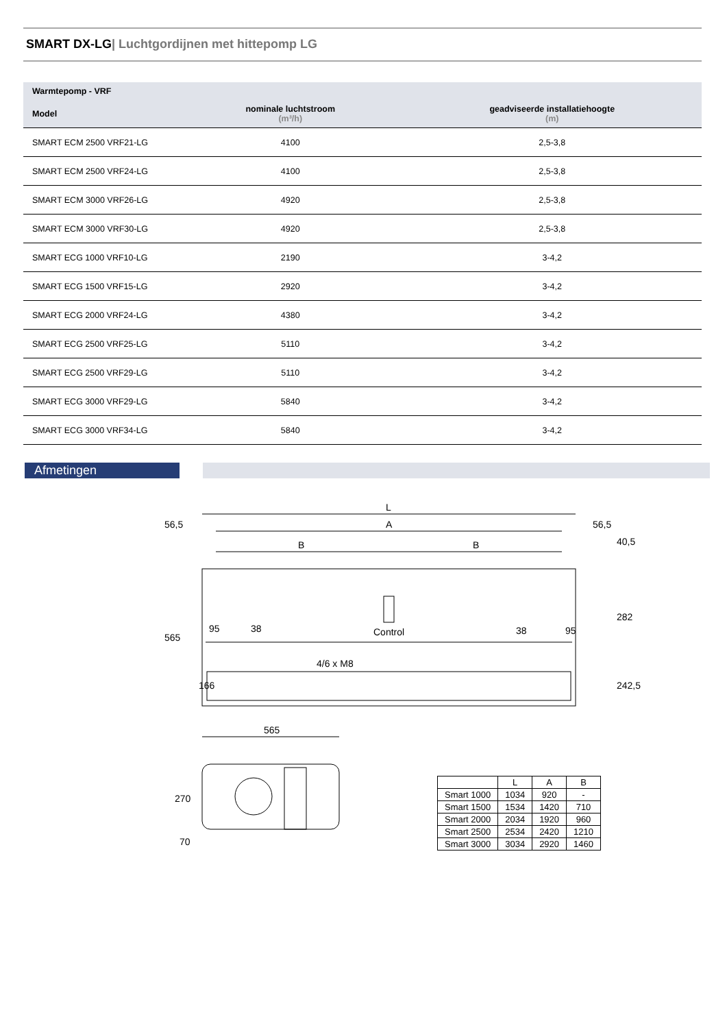SMART DX-LG| Luchtgordijnen met hittepomp LG
| Warmtepomp - VRF | | |
| --- | --- | --- |
| Model | nominale luchtstroom (m³/h) | geadviseerde installatiehoogte (m) |
| SMART ECM 2500 VRF21-LG | 4100 | 2,5-3,8 |
| SMART ECM 2500 VRF24-LG | 4100 | 2,5-3,8 |
| SMART ECM 3000 VRF26-LG | 4920 | 2,5-3,8 |
| SMART ECM 3000 VRF30-LG | 4920 | 2,5-3,8 |
| SMART ECG 1000 VRF10-LG | 2190 | 3-4,2 |
| SMART ECG 1500 VRF15-LG | 2920 | 3-4,2 |
| SMART ECG 2000 VRF24-LG | 4380 | 3-4,2 |
| SMART ECG 2500 VRF25-LG | 5110 | 3-4,2 |
| SMART ECG 2500 VRF29-LG | 5110 | 3-4,2 |
| SMART ECG 3000 VRF29-LG | 5840 | 3-4,2 |
| SMART ECG 3000 VRF34-LG | 5840 | 3-4,2 |
Afmetingen
L
A
B
B
56,5
56,5
Control
4/6 x M8
95
38
95
38
565
166
40,5
282
242,5
565
270
70
| | L | A | B |
| --- | --- | --- | --- |
| Smart 1000 | 1034 | 920 | - |
| Smart 1500 | 1534 | 1420 | 710 |
| Smart 2000 | 2034 | 1920 | 960 |
| Smart 2500 | 2534 | 2420 | 1210 |
| Smart 3000 | 3034 | 2920 | 1460 |